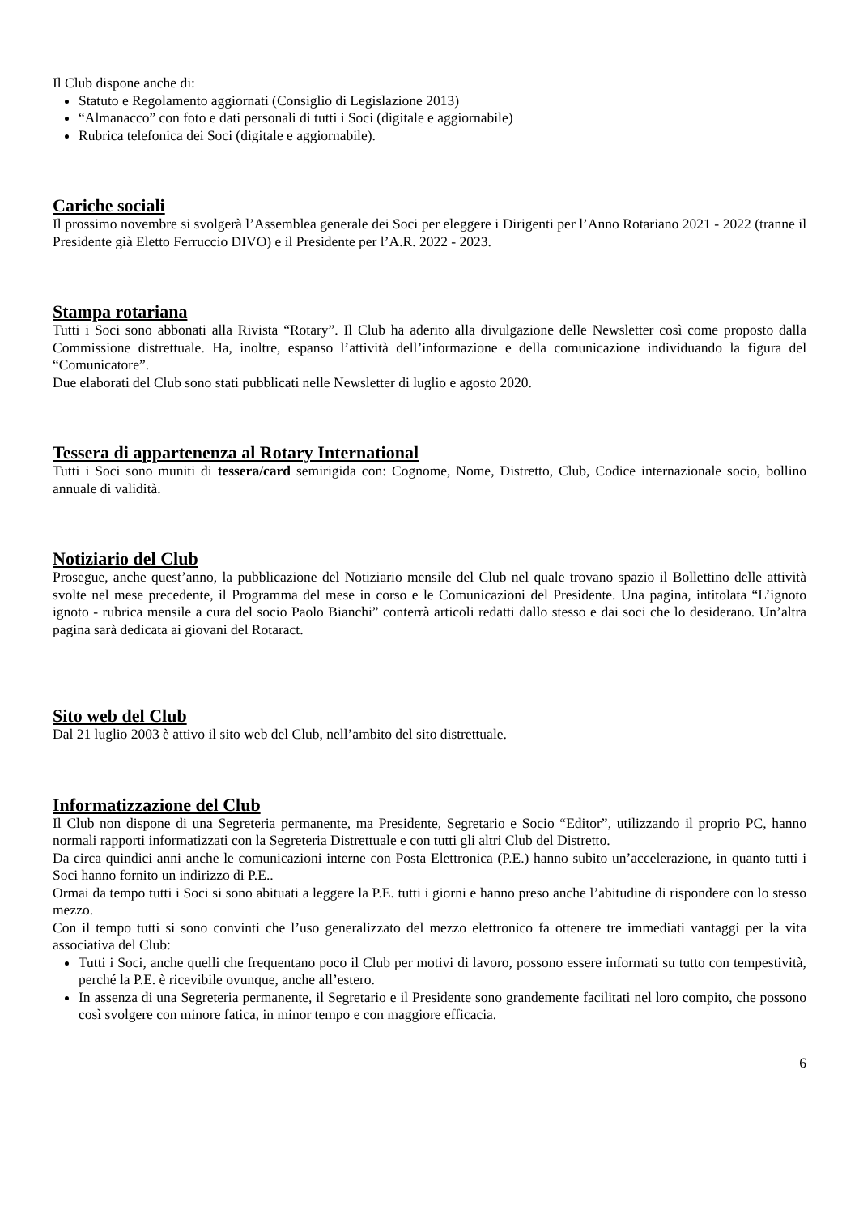Il Club dispone anche di:
Statuto e Regolamento aggiornati (Consiglio di Legislazione 2013)
“Almanacco” con foto e dati personali di tutti i Soci (digitale e aggiornabile)
Rubrica telefonica dei Soci (digitale e aggiornabile).
Cariche sociali
Il prossimo novembre si svolgerà l’Assemblea generale dei Soci per eleggere i Dirigenti per l’Anno Rotariano 2021 - 2022 (tranne il Presidente già Eletto Ferruccio DIVO) e il Presidente per l’A.R. 2022 - 2023.
Stampa rotariana
Tutti i Soci sono abbonati alla Rivista “Rotary”. Il Club ha aderito alla divulgazione delle Newsletter così come proposto dalla Commissione distrettuale. Ha, inoltre, espanso l’attività dell’informazione e della comunicazione individuando la figura del “Comunicatore”.
Due elaborati del Club sono stati pubblicati nelle Newsletter di luglio e agosto 2020.
Tessera di appartenenza al Rotary International
Tutti i Soci sono muniti di tessera/card semirigida con: Cognome, Nome, Distretto, Club, Codice internazionale socio, bollino annuale di validità.
Notiziario del Club
Prosegue, anche quest’anno, la pubblicazione del Notiziario mensile del Club nel quale trovano spazio il Bollettino delle attività svolte nel mese precedente, il Programma del mese in corso e le Comunicazioni del Presidente. Una pagina, intitolata “L’ignoto ignoto - rubrica mensile a cura del socio Paolo Bianchi” conterrà articoli redatti dallo stesso e dai soci che lo desiderano. Un’altra pagina sarà dedicata ai giovani del Rotaract.
Sito web del Club
Dal 21 luglio 2003 è attivo il sito web del Club, nell’ambito del sito distrettuale.
Informatizzazione del Club
Il Club non dispone di una Segreteria permanente, ma Presidente, Segretario e Socio “Editor”, utilizzando il proprio PC, hanno normali rapporti informatizzati con la Segreteria Distrettuale e con tutti gli altri Club del Distretto.
Da circa quindici anni anche le comunicazioni interne con Posta Elettronica (P.E.) hanno subito un’accelerazione, in quanto tutti i Soci hanno fornito un indirizzo di P.E..
Ormai da tempo tutti i Soci si sono abituati a leggere la P.E. tutti i giorni e hanno preso anche l’abitudine di rispondere con lo stesso mezzo.
Con il tempo tutti si sono convinti che l’uso generalizzato del mezzo elettronico fa ottenere tre immediati vantaggi per la vita associativa del Club:
Tutti i Soci, anche quelli che frequentano poco il Club per motivi di lavoro, possono essere informati su tutto con tempestività, perché la P.E. è ricevibile ovunque, anche all’estero.
In assenza di una Segreteria permanente, il Segretario e il Presidente sono grandemente facilitati nel loro compito, che possono così svolgere con minore fatica, in minor tempo e con maggiore efficacia.
6